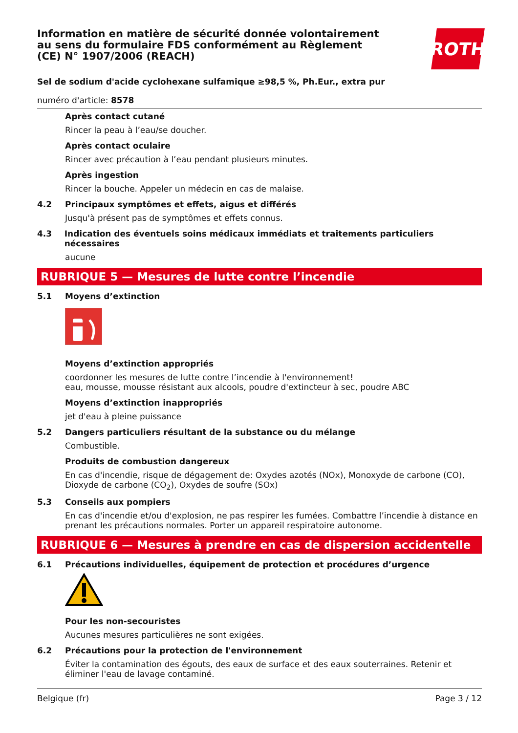ROTH
Information en matière de sécurité donnée volontairement au sens du formulaire FDS conformément au Règlement (CE) N° 1907/2006 (REACH)
Sel de sodium d'acide cyclohexane sulfamique ≥98,5 %, Ph.Eur., extra pur
numéro d'article: 8578
Après contact cutané
Rincer la peau à l’eau/se doucher.
Après contact oculaire
Rincer avec précaution à l’eau pendant plusieurs minutes.
Après ingestion
Rincer la bouche. Appeler un médecin en cas de malaise.
4.2 Principaux symptômes et effets, aigus et différés
Jusqu'à présent pas de symptômes et effets connus.
4.3 Indication des éventuels soins médicaux immédiats et traitements particuliers nécessaires
aucune
RUBRIQUE 5 — Mesures de lutte contre l’incendie
5.1 Moyens d’extinction
Moyens d’extinction appropriés
coordonner les mesures de lutte contre l’incendie à l'environnement!
eau, mousse, mousse résistant aux alcools, poudre d'extincteur à sec, poudre ABC
Moyens d’extinction inappropriés
jet d'eau à pleine puissance
5.2 Dangers particuliers résultant de la substance ou du mélange
Combustible.
Produits de combustion dangereux
En cas d'incendie, risque de dégagement de: Oxydes azotés (NOx), Monoxyde de carbone (CO), Dioxyde de carbone (CO<sub>2</sub>), Oxydes de soufre (SOx)
5.3 Conseils aux pompiers
En cas d'incendie et/ou d'explosion, ne pas respirer les fumées. Combattre l’incendie à distance en prenant les précautions normales. Porter un appareil respiratoire autonome.
RUBRIQUE 6 — Mesures à prendre en cas de dispersion accidentelle
6.1 Précautions individuelles, équipement de protection et procédures d’urgence
Pour les non-secouristes
Aucunes mesures particulières ne sont exigées.
6.2 Précautions pour la protection de l'environnement
Éviter la contamination des égouts, des eaux de surface et des eaux souterraines. Retenir et éliminer l'eau de lavage contaminé.
Belgique (fr) Page 3 / 12